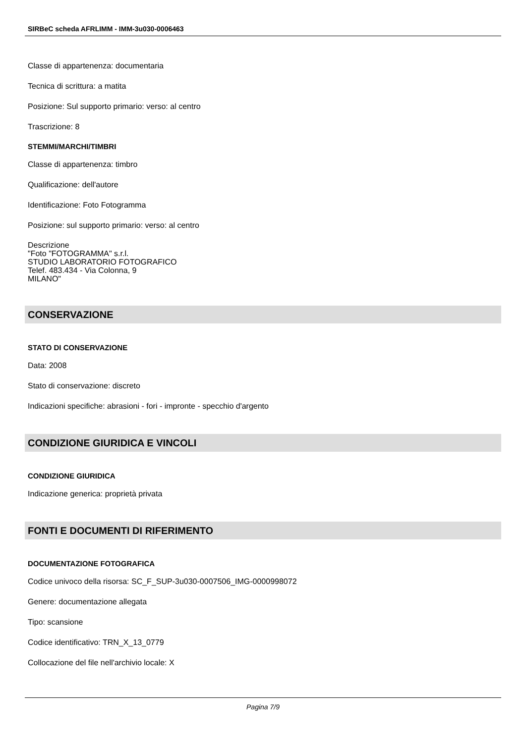SIRBeC scheda AFRLIMM - IMM-3u030-0006463
Classe di appartenenza: documentaria
Tecnica di scrittura: a matita
Posizione: Sul supporto primario: verso: al centro
Trascrizione: 8
STEMMI/MARCHI/TIMBRI
Classe di appartenenza: timbro
Qualificazione: dell'autore
Identificazione: Foto Fotogramma
Posizione: sul supporto primario: verso: al centro
Descrizione
"Foto "FOTOGRAMMA" s.r.l.
STUDIO LABORATORIO FOTOGRAFICO
Telef. 483.434 - Via Colonna, 9
MILANO"
CONSERVAZIONE
STATO DI CONSERVAZIONE
Data: 2008
Stato di conservazione: discreto
Indicazioni specifiche: abrasioni - fori - impronte - specchio d'argento
CONDIZIONE GIURIDICA E VINCOLI
CONDIZIONE GIURIDICA
Indicazione generica: proprietà privata
FONTI E DOCUMENTI DI RIFERIMENTO
DOCUMENTAZIONE FOTOGRAFICA
Codice univoco della risorsa: SC_F_SUP-3u030-0007506_IMG-0000998072
Genere: documentazione allegata
Tipo: scansione
Codice identificativo: TRN_X_13_0779
Collocazione del file nell'archivio locale: X
Pagina 7/9